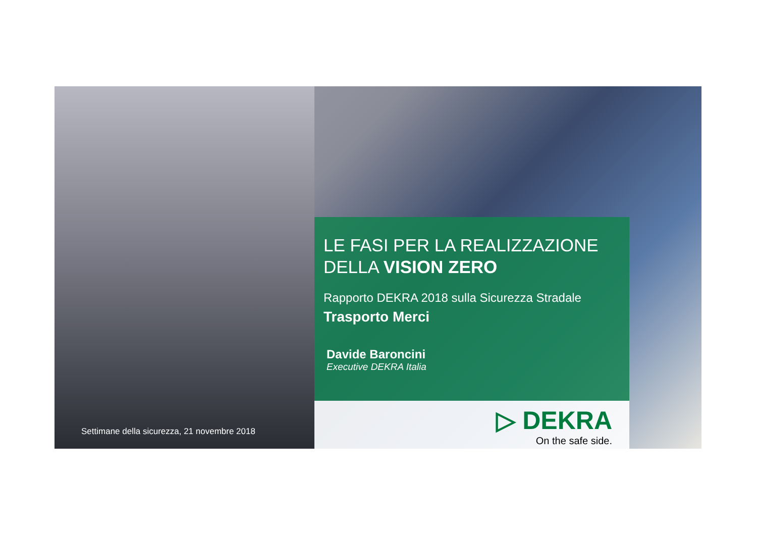Settimane della sicurezza, 21 novembre 2018
LE FASI PER LA REALIZZAZIONE
DELLA VISION ZERO
Rapporto DEKRA 2018 sulla Sicurezza Stradale
Trasporto Merci
Davide Baroncini
Executive DEKRA Italia
▷ DEKRA
On the safe side.